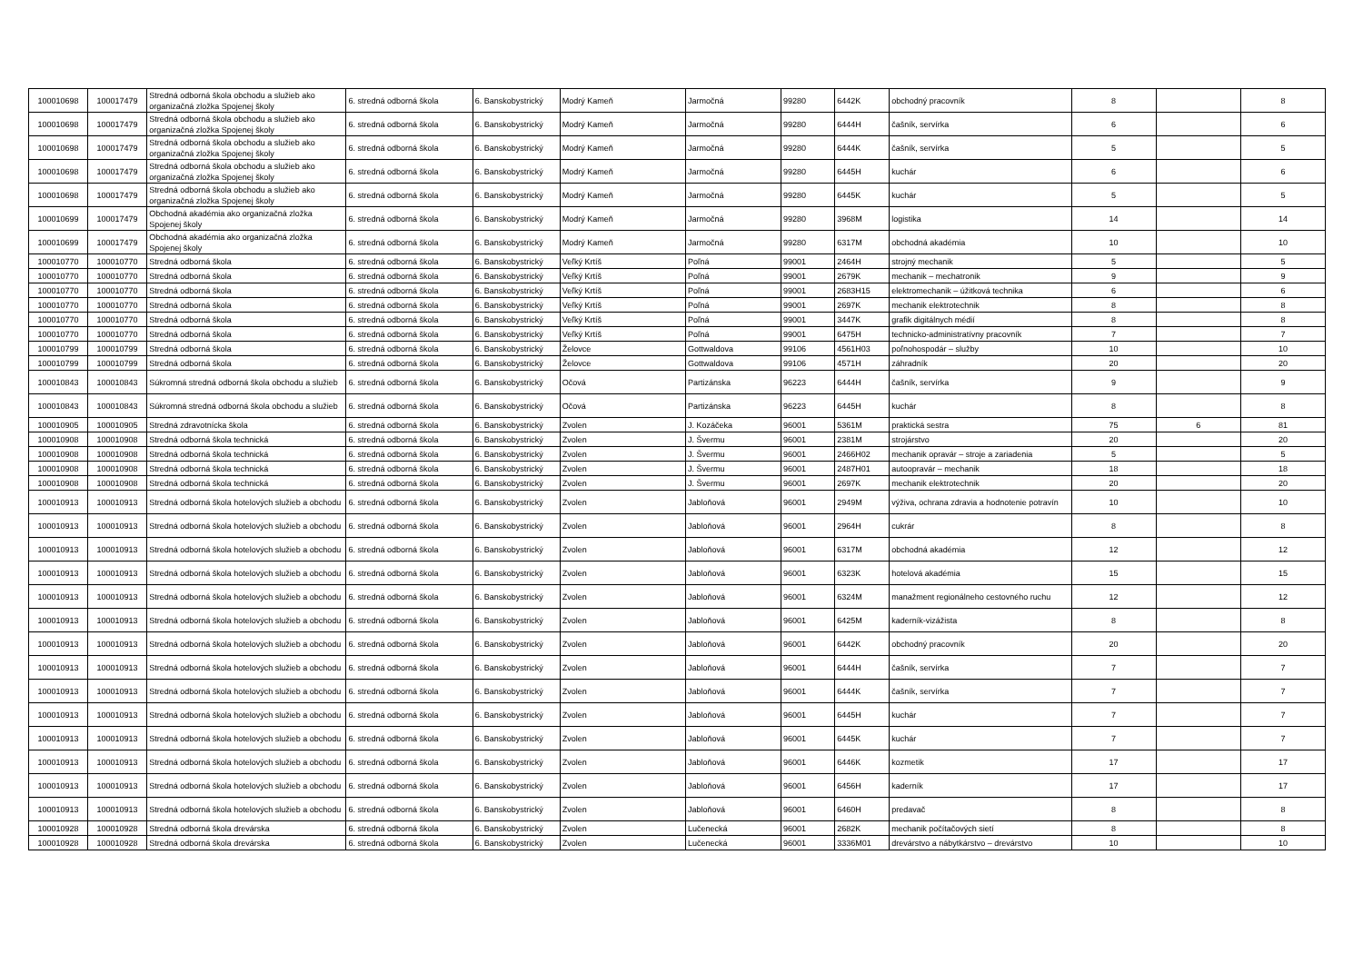| 100010698 | 100017479 | Stredná odborná škola obchodu a služieb ako organizačná zložka Spojenej školy | 6. stredná odborná škola | 6. Banskobystrický | Modrý Kameň | Jarmočná | 99280 | 6442K | obchodný pracovník | 8 | | 8 |
| 100010698 | 100017479 | Stredná odborná škola obchodu a služieb ako organizačná zložka Spojenej školy | 6. stredná odborná škola | 6. Banskobystrický | Modrý Kameň | Jarmočná | 99280 | 6444H | čašník, servírka | 6 | | 6 |
| 100010698 | 100017479 | Stredná odborná škola obchodu a služieb ako organizačná zložka Spojenej školy | 6. stredná odborná škola | 6. Banskobystrický | Modrý Kameň | Jarmočná | 99280 | 6444K | čašník, servírka | 5 | | 5 |
| 100010698 | 100017479 | Stredná odborná škola obchodu a služieb ako organizačná zložka Spojenej školy | 6. stredná odborná škola | 6. Banskobystrický | Modrý Kameň | Jarmočná | 99280 | 6445H | kuchár | 6 | | 6 |
| 100010698 | 100017479 | Stredná odborná škola obchodu a služieb ako organizačná zložka Spojenej školy | 6. stredná odborná škola | 6. Banskobystrický | Modrý Kameň | Jarmočná | 99280 | 6445K | kuchár | 5 | | 5 |
| 100010699 | 100017479 | Obchodná akadémia ako organizačná zložka Spojenej školy | 6. stredná odborná škola | 6. Banskobystrický | Modrý Kameň | Jarmočná | 99280 | 3968M | logistika | 14 | | 14 |
| 100010699 | 100017479 | Obchodná akadémia ako organizačná zložka Spojenej školy | 6. stredná odborná škola | 6. Banskobystrický | Modrý Kameň | Jarmočná | 99280 | 6317M | obchodná akadémia | 10 | | 10 |
| 100010770 | 100010770 | Stredná odborná škola | 6. stredná odborná škola | 6. Banskobystrický | Veľký Krtíš | Poľná | 99001 | 2464H | strojný mechanik | 5 | | 5 |
| 100010770 | 100010770 | Stredná odborná škola | 6. stredná odborná škola | 6. Banskobystrický | Veľký Krtíš | Poľná | 99001 | 2679K | mechanik – mechatronik | 9 | | 9 |
| 100010770 | 100010770 | Stredná odborná škola | 6. stredná odborná škola | 6. Banskobystrický | Veľký Krtíš | Poľná | 99001 | 2683H15 | elektromechanik – úžitková technika | 6 | | 6 |
| 100010770 | 100010770 | Stredná odborná škola | 6. stredná odborná škola | 6. Banskobystrický | Veľký Krtíš | Poľná | 99001 | 2697K | mechanik elektrotechnik | 8 | | 8 |
| 100010770 | 100010770 | Stredná odborná škola | 6. stredná odborná škola | 6. Banskobystrický | Veľký Krtíš | Poľná | 99001 | 3447K | grafik digitálnych médií | 8 | | 8 |
| 100010770 | 100010770 | Stredná odborná škola | 6. stredná odborná škola | 6. Banskobystrický | Veľký Krtíš | Poľná | 99001 | 6475H | technicko-administratívny pracovník | 7 | | 7 |
| 100010799 | 100010799 | Stredná odborná škola | 6. stredná odborná škola | 6. Banskobystrický | Želovce | Gottwaldova | 99106 | 4561H03 | poľnohospodár – služby | 10 | | 10 |
| 100010799 | 100010799 | Stredná odborná škola | 6. stredná odborná škola | 6. Banskobystrický | Želovce | Gottwaldova | 99106 | 4571H | záhradník | 20 | | 20 |
| 100010843 | 100010843 | Súkromná stredná odborná škola obchodu a služieb | 6. stredná odborná škola | 6. Banskobystrický | Očová | Partizánska | 96223 | 6444H | čašník, servírka | 9 | | 9 |
| 100010843 | 100010843 | Súkromná stredná odborná škola obchodu a služieb | 6. stredná odborná škola | 6. Banskobystrický | Očová | Partizánska | 96223 | 6445H | kuchár | 8 | | 8 |
| 100010905 | 100010905 | Stredná zdravotnícka škola | 6. stredná odborná škola | 6. Banskobystrický | Zvolen | J. Kozáčeka | 96001 | 5361M | praktická sestra | 75 | 6 | 81 |
| 100010908 | 100010908 | Stredná odborná škola technická | 6. stredná odborná škola | 6. Banskobystrický | Zvolen | J. Švermu | 96001 | 2381M | strojárstvo | 20 | | 20 |
| 100010908 | 100010908 | Stredná odborná škola technická | 6. stredná odborná škola | 6. Banskobystrický | Zvolen | J. Švermu | 96001 | 2466H02 | mechanik opravár – stroje a zariadenia | 5 | | 5 |
| 100010908 | 100010908 | Stredná odborná škola technická | 6. stredná odborná škola | 6. Banskobystrický | Zvolen | J. Švermu | 96001 | 2487H01 | autoopravár – mechanik | 18 | | 18 |
| 100010908 | 100010908 | Stredná odborná škola technická | 6. stredná odborná škola | 6. Banskobystrický | Zvolen | J. Švermu | 96001 | 2697K | mechanik elektrotechnik | 20 | | 20 |
| 100010913 | 100010913 | Stredná odborná škola hotelových služieb a obchodu | 6. stredná odborná škola | 6. Banskobystrický | Zvolen | Jabloňová | 96001 | 2949M | výživa, ochrana zdravia a hodnotenie potravín | 10 | | 10 |
| 100010913 | 100010913 | Stredná odborná škola hotelových služieb a obchodu | 6. stredná odborná škola | 6. Banskobystrický | Zvolen | Jabloňová | 96001 | 2964H | cukrár | 8 | | 8 |
| 100010913 | 100010913 | Stredná odborná škola hotelových služieb a obchodu | 6. stredná odborná škola | 6. Banskobystrický | Zvolen | Jabloňová | 96001 | 6317M | obchodná akadémia | 12 | | 12 |
| 100010913 | 100010913 | Stredná odborná škola hotelových služieb a obchodu | 6. stredná odborná škola | 6. Banskobystrický | Zvolen | Jabloňová | 96001 | 6323K | hotelová akadémia | 15 | | 15 |
| 100010913 | 100010913 | Stredná odborná škola hotelových služieb a obchodu | 6. stredná odborná škola | 6. Banskobystrický | Zvolen | Jabloňová | 96001 | 6324M | manažment regionálneho cestovného ruchu | 12 | | 12 |
| 100010913 | 100010913 | Stredná odborná škola hotelových služieb a obchodu | 6. stredná odborná škola | 6. Banskobystrický | Zvolen | Jabloňová | 96001 | 6425M | kaderník-vizážista | 8 | | 8 |
| 100010913 | 100010913 | Stredná odborná škola hotelových služieb a obchodu | 6. stredná odborná škola | 6. Banskobystrický | Zvolen | Jabloňová | 96001 | 6442K | obchodný pracovník | 20 | | 20 |
| 100010913 | 100010913 | Stredná odborná škola hotelových služieb a obchodu | 6. stredná odborná škola | 6. Banskobystrický | Zvolen | Jabloňová | 96001 | 6444H | čašník, servírka | 7 | | 7 |
| 100010913 | 100010913 | Stredná odborná škola hotelových služieb a obchodu | 6. stredná odborná škola | 6. Banskobystrický | Zvolen | Jabloňová | 96001 | 6444K | čašník, servírka | 7 | | 7 |
| 100010913 | 100010913 | Stredná odborná škola hotelových služieb a obchodu | 6. stredná odborná škola | 6. Banskobystrický | Zvolen | Jabloňová | 96001 | 6445H | kuchár | 7 | | 7 |
| 100010913 | 100010913 | Stredná odborná škola hotelových služieb a obchodu | 6. stredná odborná škola | 6. Banskobystrický | Zvolen | Jabloňová | 96001 | 6445K | kuchár | 7 | | 7 |
| 100010913 | 100010913 | Stredná odborná škola hotelových služieb a obchodu | 6. stredná odborná škola | 6. Banskobystrický | Zvolen | Jabloňová | 96001 | 6446K | kozmetik | 17 | | 17 |
| 100010913 | 100010913 | Stredná odborná škola hotelových služieb a obchodu | 6. stredná odborná škola | 6. Banskobystrický | Zvolen | Jabloňová | 96001 | 6456H | kaderník | 17 | | 17 |
| 100010913 | 100010913 | Stredná odborná škola hotelových služieb a obchodu | 6. stredná odborná škola | 6. Banskobystrický | Zvolen | Jabloňová | 96001 | 6460H | predavač | 8 | | 8 |
| 100010928 | 100010928 | Stredná odborná škola drevárska | 6. stredná odborná škola | 6. Banskobystrický | Zvolen | Lučenecká | 96001 | 2682K | mechanik počítačových sietí | 8 | | 8 |
| 100010928 | 100010928 | Stredná odborná škola drevárska | 6. stredná odborná škola | 6. Banskobystrický | Zvolen | Lučenecká | 96001 | 3336M01 | drevárstvo a nábytkárstvo – drevárstvo | 10 | | 10 |